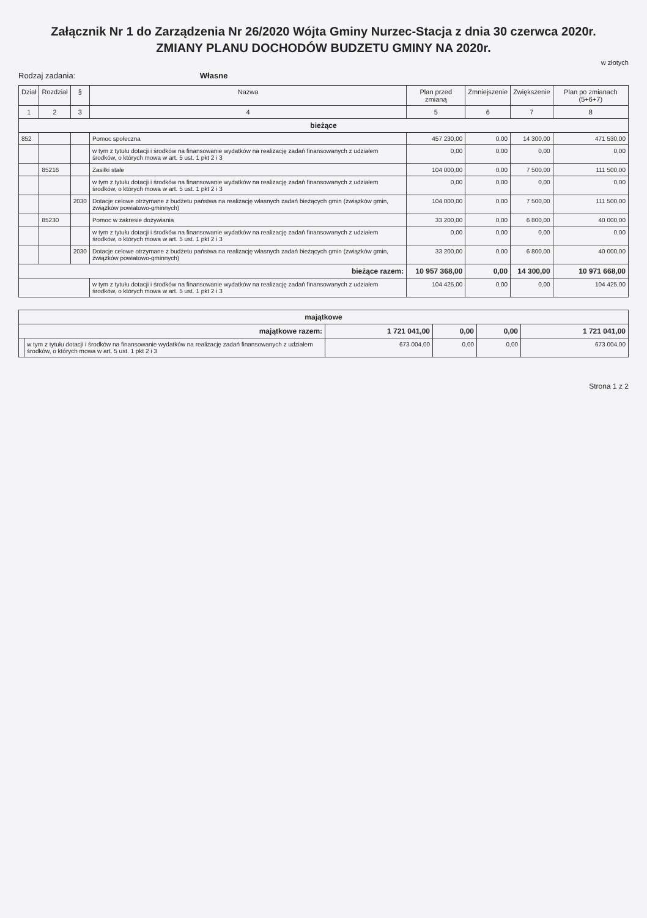Załącznik Nr 1 do Zarządzenia Nr 26/2020 Wójta Gminy Nurzec-Stacja z dnia 30 czerwca 2020r.
ZMIANY PLANU DOCHODÓW BUDZETU GMINY NA 2020r.
w złotych
Rodzaj zadania: Własne
| Dział | Rozdział | § | Nazwa | Plan przed zmianą | Zmniejszenie | Zwiększenie | Plan po zmianach (5+6+7) |
| --- | --- | --- | --- | --- | --- | --- | --- |
| 1 | 2 | 3 | 4 | 5 | 6 | 7 | 8 |
| bieżące | | | | | | | |
| 852 | | | Pomoc społeczna | 457 230,00 | 0,00 | 14 300,00 | 471 530,00 |
| | | | w tym z tytułu dotacji i środków na finansowanie wydatków na realizację zadań finansowanych z udziałem środków, o których mowa w art. 5 ust. 1 pkt 2 i 3 | 0,00 | 0,00 | 0,00 | 0,00 |
| | 85216 | | Zasiłki stałe | 104 000,00 | 0,00 | 7 500,00 | 111 500,00 |
| | | | w tym z tytułu dotacji i środków na finansowanie wydatków na realizację zadań finansowanych z udziałem środków, o których mowa w art. 5 ust. 1 pkt 2 i 3 | 0,00 | 0,00 | 0,00 | 0,00 |
| | | 2030 | Dotacje celowe otrzymane z budżetu państwa na realizację własnych zadań bieżących gmin (związków gmin, związków powiatowo-gminnych) | 104 000,00 | 0,00 | 7 500,00 | 111 500,00 |
| | 85230 | | Pomoc w zakresie dożywiania | 33 200,00 | 0,00 | 6 800,00 | 40 000,00 |
| | | | w tym z tytułu dotacji i środków na finansowanie wydatków na realizację zadań finansowanych z udziałem środków, o których mowa w art. 5 ust. 1 pkt 2 i 3 | 0,00 | 0,00 | 0,00 | 0,00 |
| | | 2030 | Dotacje celowe otrzymane z budżetu państwa na realizację własnych zadań bieżących gmin (związków gmin, związków powiatowo-gminnych) | 33 200,00 | 0,00 | 6 800,00 | 40 000,00 |
| bieżące razem: | | | | 10 957 368,00 | 0,00 | 14 300,00 | 10 971 668,00 |
| | | | w tym z tytułu dotacji i środków na finansowanie wydatków na realizację zadań finansowanych z udziałem środków, o których mowa w art. 5 ust. 1 pkt 2 i 3 | 104 425,00 | 0,00 | 0,00 | 104 425,00 |
| majątkowe | | | | | |
| majątkowe razem: | | 1 721 041,00 | 0,00 | 0,00 | 1 721 041,00 |
| | w tym z tytułu dotacji i środków na finansowanie wydatków na realizację zadań finansowanych z udziałem środków, o których mowa w art. 5 ust. 1 pkt 2 i 3 | 673 004,00 | 0,00 | 0,00 | 673 004,00 |
Strona 1 z 2